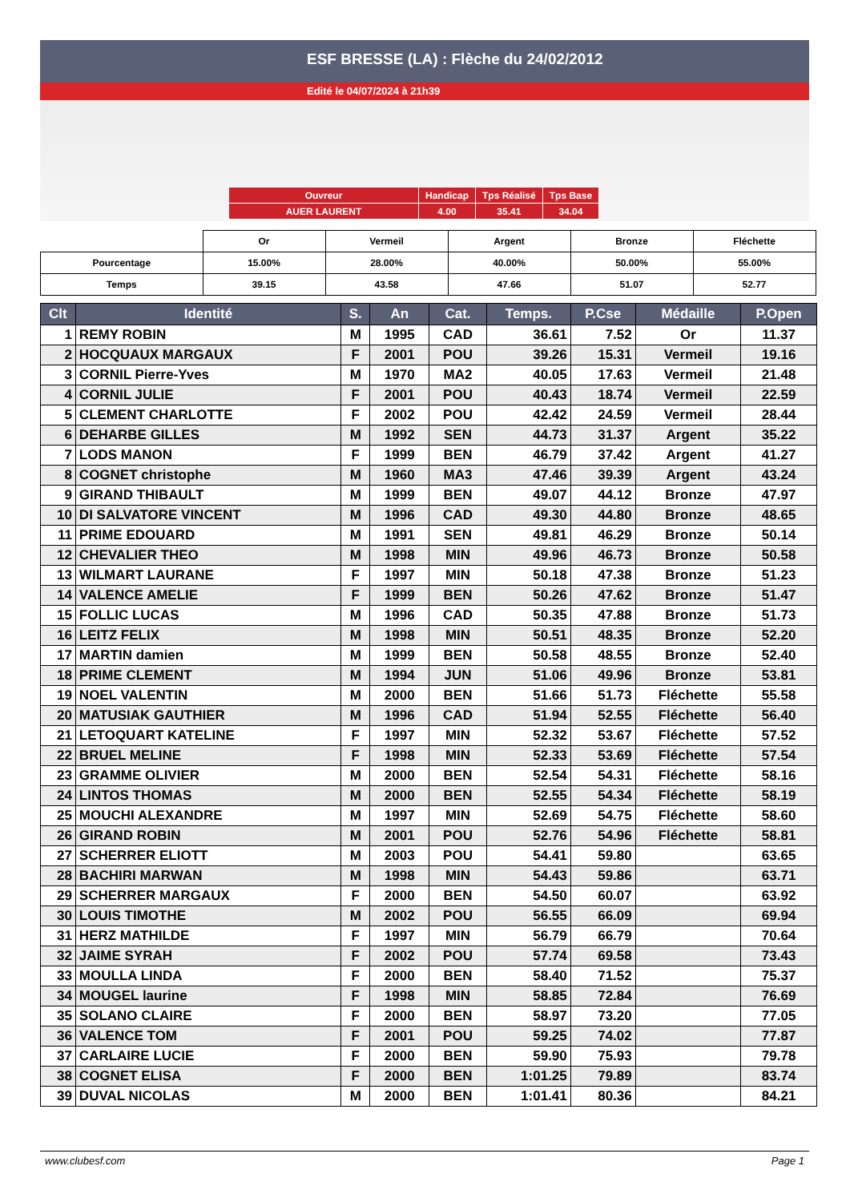ESF BRESSE (LA) : Flèche du 24/02/2012
Edité le 04/07/2024 à 21h39
| Ouvreur | Handicap | Tps Réalisé | Tps Base |
| AUER LAURENT | 4.00 | 35.41 | 34.04 |
| | Or | Vermeil | Argent | Bronze | Fléchette |
| Pourcentage | 15.00% | 28.00% | 40.00% | 50.00% | 55.00% |
| Temps | 39.15 | 43.58 | 47.66 | 51.07 | 52.77 |
| Clt | Identité | S. | An | Cat. | Temps. | P.Cse | Médaille | P.Open |
| --- | --- | --- | --- | --- | --- | --- | --- | --- |
| 1 | REMY ROBIN | M | 1995 | CAD | 36.61 | 7.52 | Or | 11.37 |
| 2 | HOCQUAUX MARGAUX | F | 2001 | POU | 39.26 | 15.31 | Vermeil | 19.16 |
| 3 | CORNIL Pierre-Yves | M | 1970 | MA2 | 40.05 | 17.63 | Vermeil | 21.48 |
| 4 | CORNIL JULIE | F | 2001 | POU | 40.43 | 18.74 | Vermeil | 22.59 |
| 5 | CLEMENT CHARLOTTE | F | 2002 | POU | 42.42 | 24.59 | Vermeil | 28.44 |
| 6 | DEHARBE GILLES | M | 1992 | SEN | 44.73 | 31.37 | Argent | 35.22 |
| 7 | LODS MANON | F | 1999 | BEN | 46.79 | 37.42 | Argent | 41.27 |
| 8 | COGNET christophe | M | 1960 | MA3 | 47.46 | 39.39 | Argent | 43.24 |
| 9 | GIRAND THIBAULT | M | 1999 | BEN | 49.07 | 44.12 | Bronze | 47.97 |
| 10 | DI SALVATORE VINCENT | M | 1996 | CAD | 49.30 | 44.80 | Bronze | 48.65 |
| 11 | PRIME EDOUARD | M | 1991 | SEN | 49.81 | 46.29 | Bronze | 50.14 |
| 12 | CHEVALIER THEO | M | 1998 | MIN | 49.96 | 46.73 | Bronze | 50.58 |
| 13 | WILMART LAURANE | F | 1997 | MIN | 50.18 | 47.38 | Bronze | 51.23 |
| 14 | VALENCE AMELIE | F | 1999 | BEN | 50.26 | 47.62 | Bronze | 51.47 |
| 15 | FOLLIC LUCAS | M | 1996 | CAD | 50.35 | 47.88 | Bronze | 51.73 |
| 16 | LEITZ FELIX | M | 1998 | MIN | 50.51 | 48.35 | Bronze | 52.20 |
| 17 | MARTIN damien | M | 1999 | BEN | 50.58 | 48.55 | Bronze | 52.40 |
| 18 | PRIME CLEMENT | M | 1994 | JUN | 51.06 | 49.96 | Bronze | 53.81 |
| 19 | NOEL VALENTIN | M | 2000 | BEN | 51.66 | 51.73 | Fléchette | 55.58 |
| 20 | MATUSIAK GAUTHIER | M | 1996 | CAD | 51.94 | 52.55 | Fléchette | 56.40 |
| 21 | LETOQUART KATELINE | F | 1997 | MIN | 52.32 | 53.67 | Fléchette | 57.52 |
| 22 | BRUEL MELINE | F | 1998 | MIN | 52.33 | 53.69 | Fléchette | 57.54 |
| 23 | GRAMME OLIVIER | M | 2000 | BEN | 52.54 | 54.31 | Fléchette | 58.16 |
| 24 | LINTOS THOMAS | M | 2000 | BEN | 52.55 | 54.34 | Fléchette | 58.19 |
| 25 | MOUCHI ALEXANDRE | M | 1997 | MIN | 52.69 | 54.75 | Fléchette | 58.60 |
| 26 | GIRAND ROBIN | M | 2001 | POU | 52.76 | 54.96 | Fléchette | 58.81 |
| 27 | SCHERRER ELIOTT | M | 2003 | POU | 54.41 | 59.80 | | 63.65 |
| 28 | BACHIRI MARWAN | M | 1998 | MIN | 54.43 | 59.86 | | 63.71 |
| 29 | SCHERRER MARGAUX | F | 2000 | BEN | 54.50 | 60.07 | | 63.92 |
| 30 | LOUIS TIMOTHE | M | 2002 | POU | 56.55 | 66.09 | | 69.94 |
| 31 | HERZ MATHILDE | F | 1997 | MIN | 56.79 | 66.79 | | 70.64 |
| 32 | JAIME SYRAH | F | 2002 | POU | 57.74 | 69.58 | | 73.43 |
| 33 | MOULLA LINDA | F | 2000 | BEN | 58.40 | 71.52 | | 75.37 |
| 34 | MOUGEL laurine | F | 1998 | MIN | 58.85 | 72.84 | | 76.69 |
| 35 | SOLANO CLAIRE | F | 2000 | BEN | 58.97 | 73.20 | | 77.05 |
| 36 | VALENCE TOM | F | 2001 | POU | 59.25 | 74.02 | | 77.87 |
| 37 | CARLAIRE LUCIE | F | 2000 | BEN | 59.90 | 75.93 | | 79.78 |
| 38 | COGNET ELISA | F | 2000 | BEN | 1:01.25 | 79.89 | | 83.74 |
| 39 | DUVAL NICOLAS | M | 2000 | BEN | 1:01.41 | 80.36 | | 84.21 |
www.clubesf.com Page 1